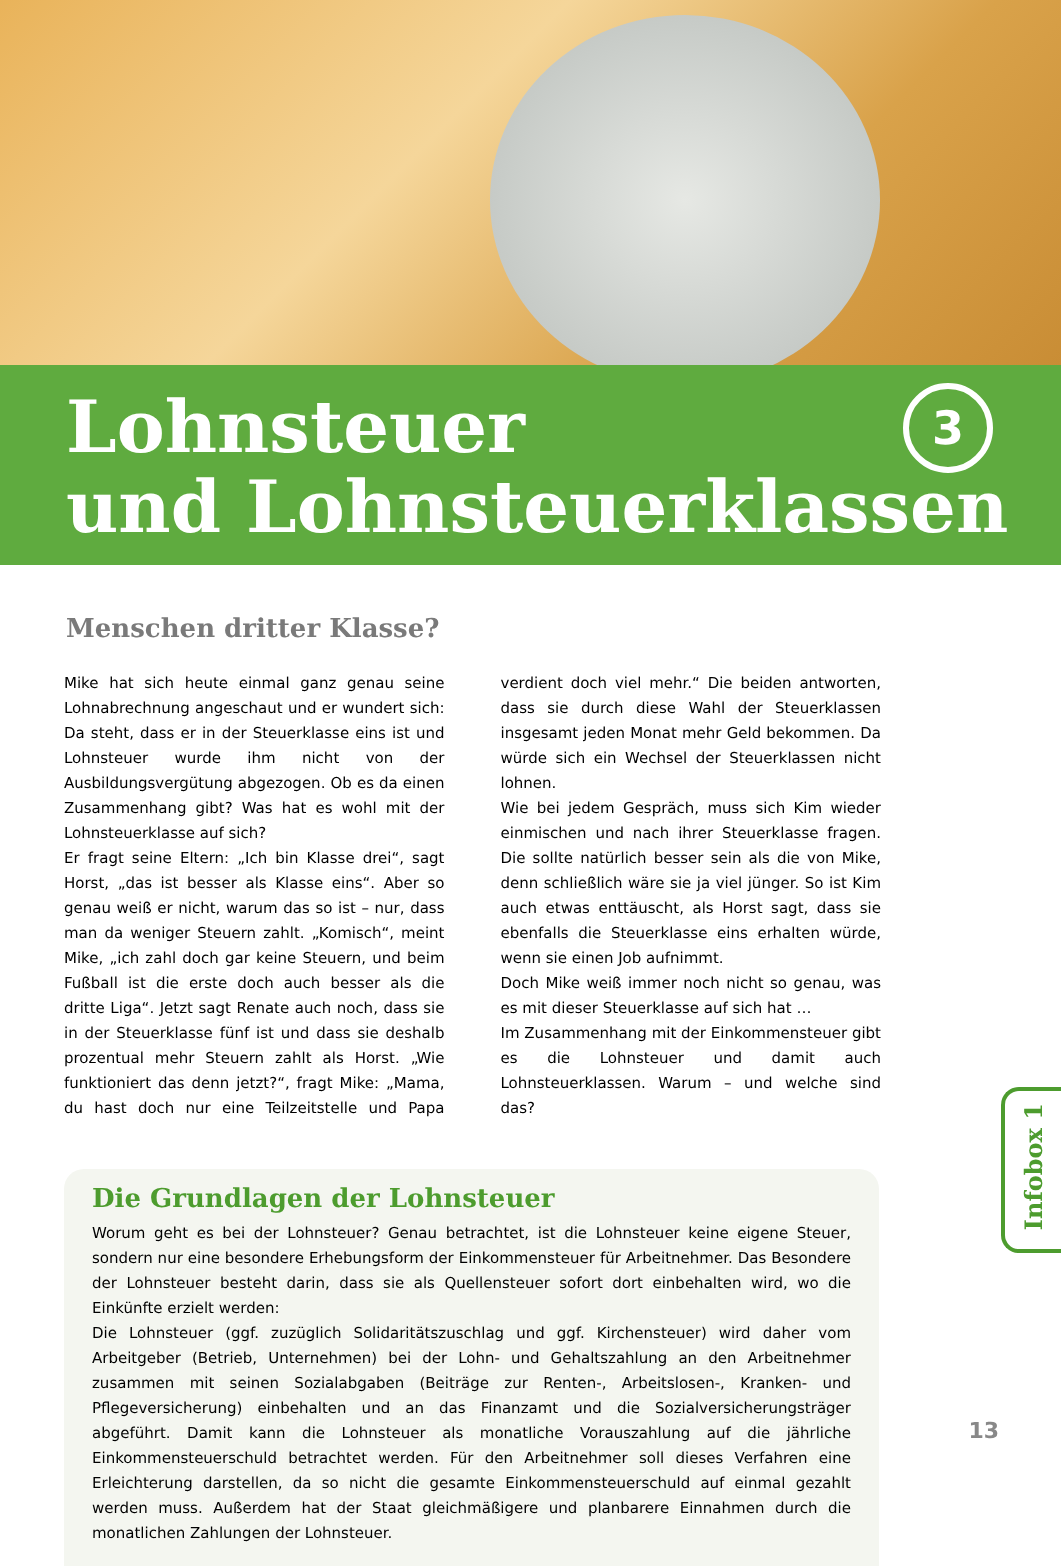Lohnsteuer
und Lohnsteuerklassen
3
Menschen dritter Klasse?
Mike hat sich heute einmal ganz genau seine Lohnabrechnung angeschaut und er wundert sich: Da steht, dass er in der Steuerklasse eins ist und Lohnsteuer wurde ihm nicht von der Ausbildungsvergütung abgezogen. Ob es da einen Zusammenhang gibt? Was hat es wohl mit der Lohnsteuerklasse auf sich?
Er fragt seine Eltern: „Ich bin Klasse drei“, sagt Horst, „das ist besser als Klasse eins“. Aber so genau weiß er nicht, warum das so ist – nur, dass man da weniger Steuern zahlt. „Komisch“, meint Mike, „ich zahl doch gar keine Steuern, und beim Fußball ist die erste doch auch besser als die dritte Liga“. Jetzt sagt Renate auch noch, dass sie in der Steuerklasse fünf ist und dass sie deshalb prozentual mehr Steuern zahlt als Horst. „Wie funktioniert das denn jetzt?“, fragt Mike: „Mama, du hast doch nur eine Teilzeitstelle und Papa verdient doch viel mehr.“ Die beiden antworten, dass sie durch diese Wahl der Steuerklassen insgesamt jeden Monat mehr Geld bekommen. Da würde sich ein Wechsel der Steuerklassen nicht lohnen.
Wie bei jedem Gespräch, muss sich Kim wieder einmischen und nach ihrer Steuerklasse fragen. Die sollte natürlich besser sein als die von Mike, denn schließlich wäre sie ja viel jünger. So ist Kim auch etwas enttäuscht, als Horst sagt, dass sie ebenfalls die Steuerklasse eins erhalten würde, wenn sie einen Job aufnimmt.
Doch Mike weiß immer noch nicht so genau, was es mit dieser Steuerklasse auf sich hat …
Im Zusammenhang mit der Einkommensteuer gibt es die Lohnsteuer und damit auch Lohnsteuerklassen. Warum – und welche sind das?
Die Grundlagen der Lohnsteuer
Worum geht es bei der Lohnsteuer? Genau betrachtet, ist die Lohnsteuer keine eigene Steuer, sondern nur eine besondere Erhebungsform der Einkommensteuer für Arbeitnehmer. Das Besondere der Lohnsteuer besteht darin, dass sie als Quellensteuer sofort dort einbehalten wird, wo die Einkünfte erzielt werden:
Die Lohnsteuer (ggf. zuzüglich Solidaritätszuschlag und ggf. Kirchensteuer) wird daher vom Arbeitgeber (Betrieb, Unternehmen) bei der Lohn- und Gehaltszahlung an den Arbeitnehmer zusammen mit seinen Sozialabgaben (Beiträge zur Renten-, Arbeitslosen-, Kranken- und Pflegeversicherung) einbehalten und an das Finanzamt und die Sozialversicherungsträger abgeführt. Damit kann die Lohnsteuer als monatliche Vorauszahlung auf die jährliche Einkommensteuerschuld betrachtet werden. Für den Arbeitnehmer soll dieses Verfahren eine Erleichterung darstellen, da so nicht die gesamte Einkommensteuerschuld auf einmal gezahlt werden muss. Außerdem hat der Staat gleichmäßigere und planbarere Einnahmen durch die monatlichen Zahlungen der Lohnsteuer.
Infobox 1
13